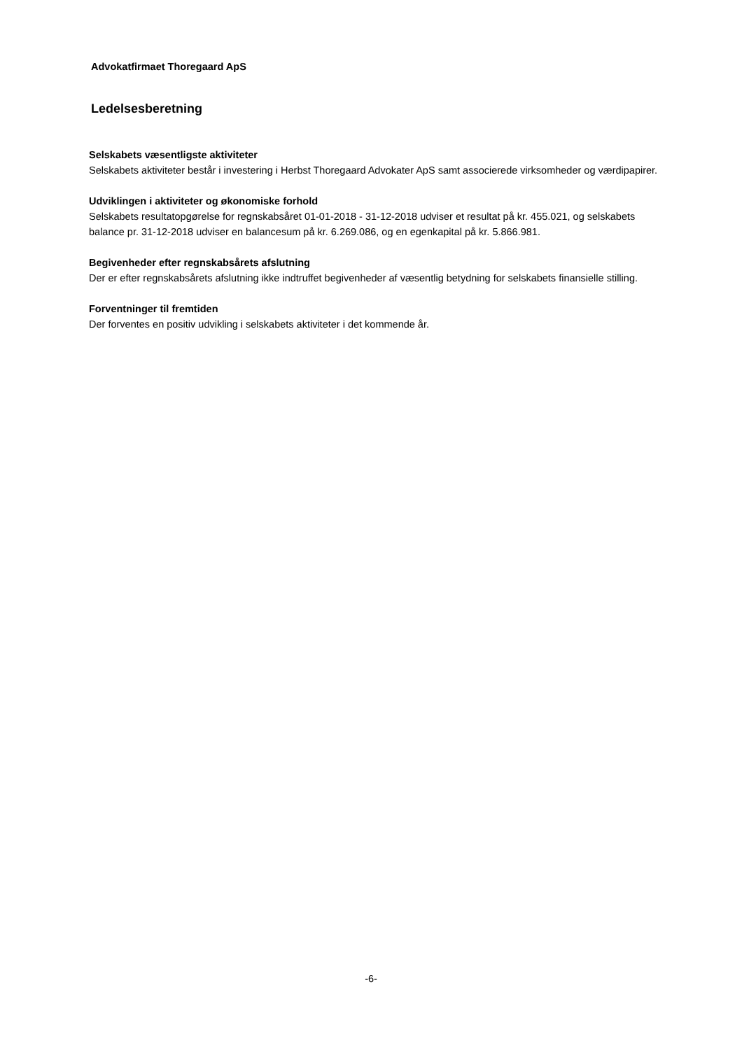Advokatfirmaet Thoregaard ApS
Ledelsesberetning
Selskabets væsentligste aktiviteter
Selskabets aktiviteter består i investering i Herbst Thoregaard Advokater ApS samt associerede virksomheder og værdipapirer.
Udviklingen i aktiviteter og økonomiske forhold
Selskabets resultatopgørelse for regnskabsåret 01-01-2018 - 31-12-2018 udviser et resultat på kr. 455.021, og selskabets balance pr. 31-12-2018 udviser en balancesum på kr. 6.269.086, og en egenkapital på kr. 5.866.981.
Begivenheder efter regnskabsårets afslutning
Der er efter regnskabsårets afslutning ikke indtruffet begivenheder af væsentlig betydning for selskabets finansielle stilling.
Forventninger til fremtiden
Der forventes en positiv udvikling i selskabets aktiviteter i det kommende år.
-6-